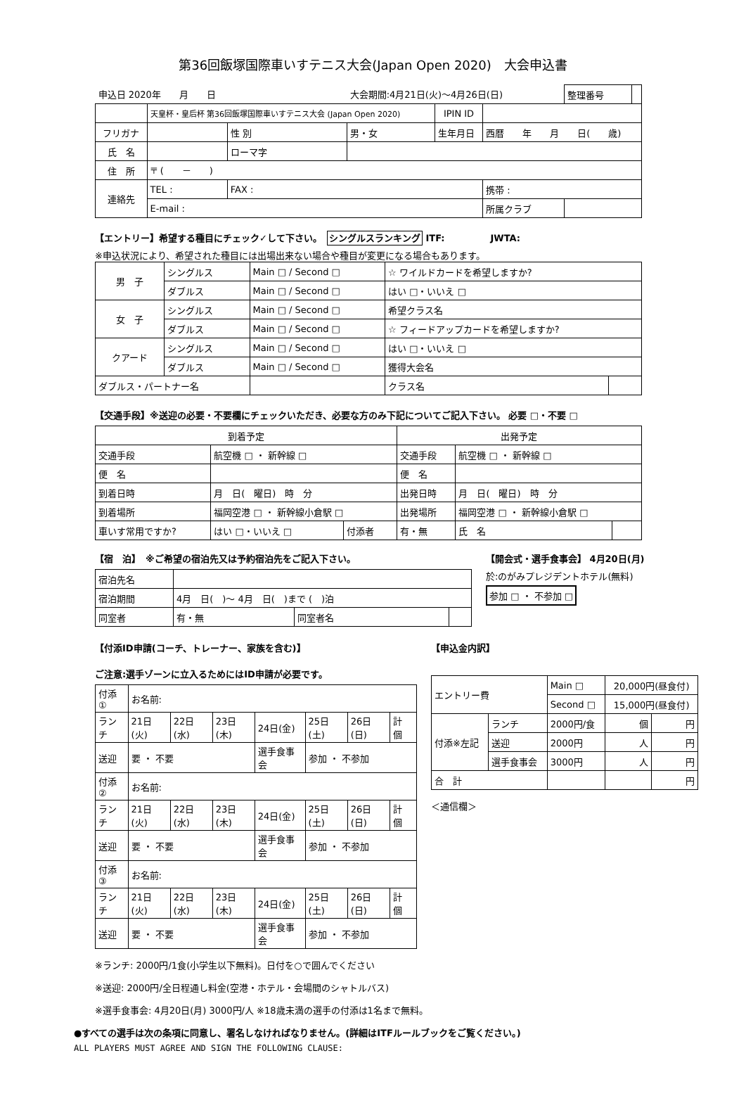第36回飯塚国際車いすテニス大会(Japan Open 2020)　大会申込書
| 申込日 2020年 月 日 | | | 大会期間:4月21日(火)～4月26日(日) | | | | 整理番号 | |
| | 天皇杯・皇后杯 第36回飯塚国際車いすテニス大会 (Japan Open 2020) | | | IPIN ID | | | | |
| フリガナ | | 性 別 | 男・女 | 生年月日 | 西暦 年 月 日( 歳) | | | |
| 氏 名 | | ローマ字 | | | | | | |
| 住 所 | 〒 ( － ) | | | | | | | |
| 連絡先 | TEL : | FAX : | | | 携帯 : | | | |
| | E-mail : | | | | 所属クラブ | | | |
【エントリー】希望する種目にチェック✓して下さい。　シングルスランキング ITF:　　　　　JWTA:
※申込状況により、希望された種目には出場出来ない場合や種目が変更になる場合もあります。
| 男 子 | シングルス | Main □ / Second □ | ☆ ワイルドカードを希望しますか? | |
| | ダブルス | Main □ / Second □ | はい □・いいえ □ | |
| 女 子 | シングルス | Main □ / Second □ | 希望クラス名 | |
| | ダブルス | Main □ / Second □ | ☆ フィードアップカードを希望しますか? | |
| クアード | シングルス | Main □ / Second □ | はい □・いいえ □ | |
| | ダブルス | Main □ / Second □ | 獲得大会名 | |
| ダブルス・パートナー名 | | | クラス名 | |
【交通手段】※送迎の必要・不要欄にチェックいただき、必要な方のみ下記についてご記入下さい。 必要 □・不要 □
| 到着予定 | | | | 出発予定 | | |
| 交通手段 | 航空機 □ ・ 新幹線 □ | | | 交通手段 | 航空機 □ ・ 新幹線 □ | |
| 便 名 | | | | 便 名 | | |
| 到着日時 | 月 日( 曜日) 時 分 | | | 出発日時 | 月 日( 曜日) 時 分 | |
| 到着場所 | 福岡空港 □ ・ 新幹線小倉駅 □ | | | 出発場所 | 福岡空港 □ ・ 新幹線小倉駅 □ | |
| 車いす常用ですか? | | はい □・いいえ □ | 付添者 | 有・無 | 氏 名 | |
【宿　泊】　※ご希望の宿泊先又は予約宿泊先をご記入下さい。
| 宿泊先名 | | | |
| 宿泊期間 | 4月 日( )～ 4月 日( )まで ( )泊 | | |
| 同室者 | 有・無 | 同室者名 | |
【開会式・選手食事会】 4月20日(月)
於:のがみプレジデントホテル(無料)
参加 □ ・ 不参加 □
【付添ID申請(コーチ、トレーナー、家族を含む)】
ご注意:選手ゾーンに立入るためにはID申請が必要です。
| 付添① | お名前: | | | | | | |
| ランチ | 21日(火) | 22日(水) | 23日(木) | 24日(金) | 25日(土) | 26日(日) | 計 個 |
| 送迎 | 要 ・ 不要 | | | 選手食事会 | 参加 ・ 不参加 | | |
| 付添② | お名前: | | | | | | |
| ランチ | 21日(火) | 22日(水) | 23日(木) | 24日(金) | 25日(土) | 26日(日) | 計 個 |
| 送迎 | 要 ・ 不要 | | | 選手食事会 | 参加 ・ 不参加 | | |
| 付添③ | お名前: | | | | | | |
| ランチ | 21日(火) | 22日(水) | 23日(木) | 24日(金) | 25日(土) | 26日(日) | 計 個 |
| 送迎 | 要 ・ 不要 | | | 選手食事会 | 参加 ・ 不参加 | | |
【申込金内訳】
| エントリー費 | | Main □ | 20,000円(昼食付) | |
| | | Second □ | 15,000円(昼食付) | |
| 付添※左記 | ランチ | 2000円/食 | 個 | 円 |
| | 送迎 | 2000円 | 人 | 円 |
| | 選手食事会 | 3000円 | 人 | 円 |
| 合 計 | | | | 円 |
＜通信欄＞
※ランチ: 2000円/1食(小学生以下無料)。日付を○で囲んでください
※送迎: 2000円/全日程通し料金(空港・ホテル・会場間のシャトルバス)
※選手食事会: 4月20日(月) 3000円/人 ※18歳未満の選手の付添は1名まで無料。
●すべての選手は次の条項に同意し、署名しなければなりません。(詳細はITFルールブックをご覧ください。)
ALL PLAYERS MUST AGREE AND SIGN THE FOLLOWING CLAUSE: